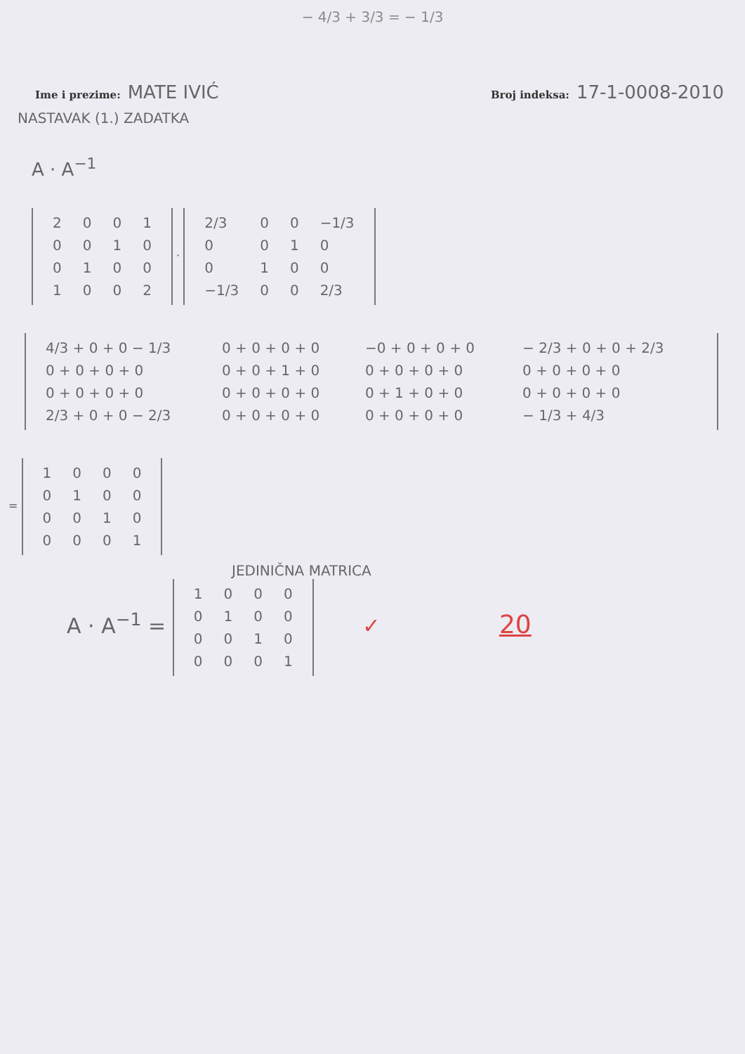− 4/3 + 3/3 = − 1/3
Ime i prezime: MATE IVIĆ
Broj indeksa: 17-1-0008-2010
NASTAVAK (1.) ZADATKA
A · A<sup>−1</sup>
| 2 | 0 | 0 | 1 |
| 0 | 0 | 1 | 0 |
| 0 | 1 | 0 | 0 |
| 1 | 0 | 0 | 2 |
·
| 2/3 | 0 | 0 | −1/3 |
| 0 | 0 | 1 | 0 |
| 0 | 1 | 0 | 0 |
| −1/3 | 0 | 0 | 2/3 |
| 4/3 + 0 + 0 − 1/3 | 0 + 0 + 0 + 0 | −0 + 0 + 0 + 0 | − 2/3 + 0 + 0 + 2/3 |
| 0 + 0 + 0 + 0 | 0 + 0 + 1 + 0 | 0 + 0 + 0 + 0 | 0 + 0 + 0 + 0 |
| 0 + 0 + 0 + 0 | 0 + 0 + 0 + 0 | 0 + 1 + 0 + 0 | 0 + 0 + 0 + 0 |
| 2/3 + 0 + 0 − 2/3 | 0 + 0 + 0 + 0 | 0 + 0 + 0 + 0 | − 1/3 + 4/3 |
=
| 1 | 0 | 0 | 0 |
| 0 | 1 | 0 | 0 |
| 0 | 0 | 1 | 0 |
| 0 | 0 | 0 | 1 |
JEDINIČNA MATRICA
A · A<sup>−1</sup> =
| 1 | 0 | 0 | 0 |
| 0 | 1 | 0 | 0 |
| 0 | 0 | 1 | 0 |
| 0 | 0 | 0 | 1 |
✓ 20